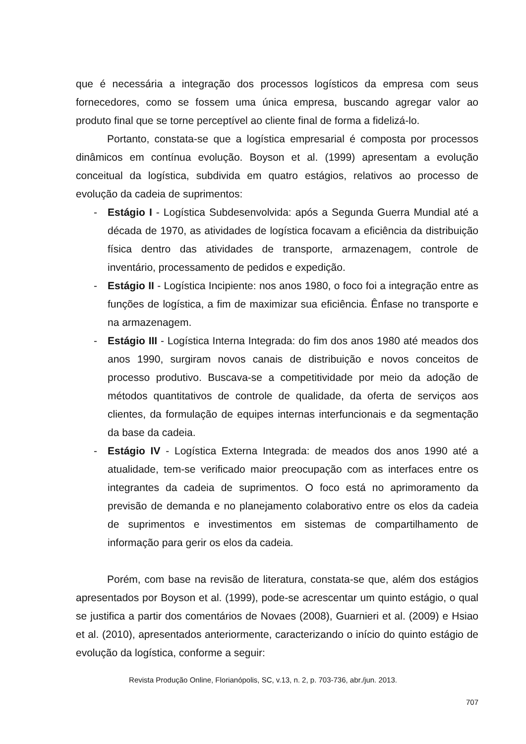que é necessária a integração dos processos logísticos da empresa com seus fornecedores, como se fossem uma única empresa, buscando agregar valor ao produto final que se torne perceptível ao cliente final de forma a fidelizá-lo.
Portanto, constata-se que a logística empresarial é composta por processos dinâmicos em contínua evolução. Boyson et al. (1999) apresentam a evolução conceitual da logística, subdivida em quatro estágios, relativos ao processo de evolução da cadeia de suprimentos:
- Estágio I - Logística Subdesenvolvida: após a Segunda Guerra Mundial até a década de 1970, as atividades de logística focavam a eficiência da distribuição física dentro das atividades de transporte, armazenagem, controle de inventário, processamento de pedidos e expedição.
- Estágio II - Logística Incipiente: nos anos 1980, o foco foi a integração entre as funções de logística, a fim de maximizar sua eficiência. Ênfase no transporte e na armazenagem.
- Estágio III - Logística Interna Integrada: do fim dos anos 1980 até meados dos anos 1990, surgiram novos canais de distribuição e novos conceitos de processo produtivo. Buscava-se a competitividade por meio da adoção de métodos quantitativos de controle de qualidade, da oferta de serviços aos clientes, da formulação de equipes internas interfuncionais e da segmentação da base da cadeia.
- Estágio IV - Logística Externa Integrada: de meados dos anos 1990 até a atualidade, tem-se verificado maior preocupação com as interfaces entre os integrantes da cadeia de suprimentos. O foco está no aprimoramento da previsão de demanda e no planejamento colaborativo entre os elos da cadeia de suprimentos e investimentos em sistemas de compartilhamento de informação para gerir os elos da cadeia.
Porém, com base na revisão de literatura, constata-se que, além dos estágios apresentados por Boyson et al. (1999), pode-se acrescentar um quinto estágio, o qual se justifica a partir dos comentários de Novaes (2008), Guarnieri et al. (2009) e Hsiao et al. (2010), apresentados anteriormente, caracterizando o início do quinto estágio de evolução da logística, conforme a seguir:
Revista Produção Online, Florianópolis, SC, v.13, n. 2, p. 703-736, abr./jun. 2013.
707